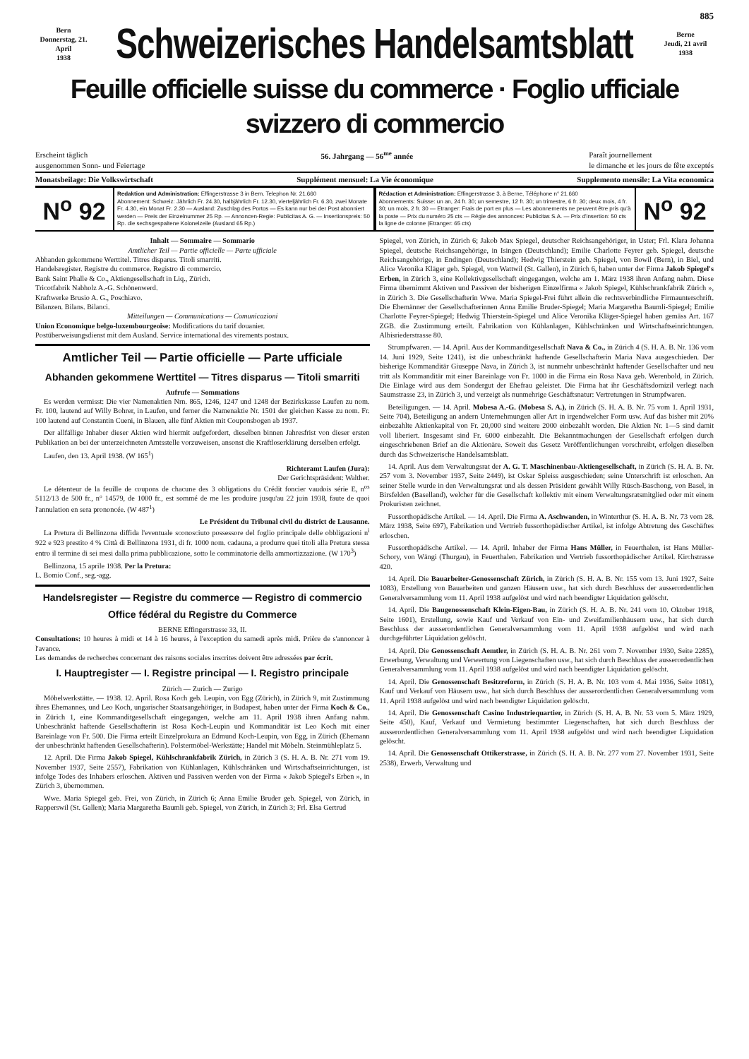885
Bern
Donnerstag, 21. April
1938
Schweizerisches Handelsamtsblatt
Berne
Jeudi, 21 avril
1938
Feuille officielle suisse du commerce · Foglio ufficiale svizzero di commercio
Erscheint täglich
ausgenommen Sonn- und Feiertage 56. Jahrgang — 56<sup>me</sup> année Paraît journellement
le dimanche et les jours de fête exceptés
Monatsbeilage: Die Volkswirtschaft Supplément mensuel: La Vie économique Supplemento mensile: La Vita economica
N<sup>o</sup> 92
Redaktion und Administration: Effingerstrasse 3 in Bern. Telephon Nr. 21.660
Abonnement: Schweiz: Jährlich Fr. 24.30, halbjährlich Fr. 12.30, vierteljährlich Fr. 6.30, zwei Monate Fr. 4.30, ein Monat Fr. 2.30 — Ausland: Zuschlag des Portos — Es kann nur bei der Post abonniert werden — Preis der Einzelnummer 25 Rp. — Annoncen-Regie: Publicitas A. G. — Insertionspreis: 50 Rp. die sechsgespaltene Kolonelzeile (Ausland 65 Rp.)
Rédaction et Administration: Effingerstrasse 3, à Berne, Téléphone n° 21.660
Abonnements: Suisse: un an, 24 fr. 30; un semestre, 12 fr. 30; un trimestre, 6 fr. 30; deux mois, 4 fr. 30; un mois, 2 fr. 30 — Etranger: Frais de port en plus — Les abonnements ne peuvent être pris qu'à la poste — Prix du numéro 25 cts — Régie des annonces: Publicitas S.A. — Prix d'insertion: 50 cts la ligne de colonne (Etranger: 65 cts)
N<sup>o</sup> 92
Inhalt — Sommaire — Sommario
Amtlicher Teil — Partie officielle — Parte ufficiale
Abhanden gekommene Werttitel. Titres disparus. Titoli smarriti.
Handelsregister. Registre du commerce. Registro di commercio.
Bank Saint Phalle & Co., Aktiengesellschaft in Liq., Zürich.
Tricotfabrik Nabholz A.-G. Schönenwerd.
Kraftwerke Brusio A. G., Poschiavo.
Bilanzen. Bilans. Bilanci.
Mitteilungen — Communications — Comunicazioni
Union Economique belgo-luxembourgeoise: Modifications du tarif douanier.
Postüberweisungsdienst mit dem Ausland. Service international des virements postaux.
Amtlicher Teil — Partie officielle — Parte ufficiale
Abhanden gekommene Werttitel — Titres disparus — Titoli smarriti
Aufrufe — Sommations
Es werden vermisst: Die vier Namenaktien Nrn. 865, 1246, 1247 und 1248 der Bezirkskasse Laufen zu nom. Fr. 100, lautend auf Willy Bohrer, in Laufen, und ferner die Namenaktie Nr. 1501 der gleichen Kasse zu nom. Fr. 100 lautend auf Constantin Cueni, in Blauen, alle fünf Aktien mit Couponsbogen ab 1937.
Der allfällige Inhaber dieser Aktien wird hiermit aufgefordert, dieselben binnen Jahresfrist von dieser ersten Publikation an bei der unterzeichneten Amtsstelle vorzuweisen, ansonst die Kraftloserklärung derselben erfolgt.
Laufen, den 13. April 1938. (W 165<sup>1</sup>)
Richteramt Laufen (Jura):
Der Gerichtspräsident: Walther.
Le détenteur de la feuille de coupons de chacune des 3 obligations du Crédit foncier vaudois série E, n<sup>os</sup> 5112/13 de 500 fr., n° 14579, de 1000 fr., est sommé de me les produire jusqu'au 22 juin 1938, faute de quoi l'annulation en sera prononcée. (W 487<sup>1</sup>)
Le Président du Tribunal civil du district de Lausanne.
La Pretura di Bellinzona diffida l'eventuale sconosciuto possessore del foglio principale delle obbligazioni n<sup>i</sup> 922 e 923 prestito 4 % Città di Bellinzona 1931, di fr. 1000 nom. cadauna, a produrre quei titoli alla Pretura stessa entro il termine di sei mesi dalla prima pubblicazione, sotto le comminatorie della ammortizzazione. (W 170<sup>3</sup>)
Bellinzona, 15 aprile 1938. Per la Pretura:
L. Bomio Conf., seg.-agg.
Handelsregister — Registre du commerce — Registro di commercio
Office fédéral du Registre du Commerce
BERNE Effingerstrasse 33, II.
Consultations: 10 heures à midi et 14 à 16 heures, à l'exception du samedi après midi. Prière de s'annoncer à l'avance.
Les demandes de recherches concernant des raisons sociales inscrites doivent être adressées par écrit.
I. Hauptregister — I. Registre principal — I. Registro principale
Zürich — Zurich — Zurigo
Möbelwerkstätte. — 1938. 12. April. Rosa Koch geb. Leupin, von Egg (Zürich), in Zürich 9, mit Zustimmung ihres Ehemannes, und Leo Koch, ungarischer Staatsangehöriger, in Budapest, haben unter der Firma Koch & Co., in Zürich 1, eine Kommanditgesellschaft eingegangen, welche am 11. April 1938 ihren Anfang nahm. Unbeschränkt haftende Gesellschafterin ist Rosa Koch-Leupin und Kommanditär ist Leo Koch mit einer Bareinlage von Fr. 500. Die Firma erteilt Einzelprokura an Edmund Koch-Leupin, von Egg, in Zürich (Ehemann der unbeschränkt haftenden Gesellschafterin). Polstermöbel-Werkstätte; Handel mit Möbeln. Steinmühleplatz 5.
12. April. Die Firma Jakob Spiegel, Kühlschrankfabrik Zürich, in Zürich 3 (S. H. A. B. Nr. 271 vom 19. November 1937, Seite 2557), Fabrikation von Kühlanlagen, Kühlschränken und Wirtschaftseinrichtungen, ist infolge Todes des Inhabers erloschen. Aktiven und Passiven werden von der Firma « Jakob Spiegel's Erben », in Zürich 3, übernommen.
Wwe. Maria Spiegel geb. Frei, von Zürich, in Zürich 6; Anna Emilie Bruder geb. Spiegel, von Zürich, in Rapperswil (St. Gallen); Maria Margaretha Baumli geb. Spiegel, von Zürich, in Zürich 3; Frl. Elsa Gertrud
Spiegel, von Zürich, in Zürich 6; Jakob Max Spiegel, deutscher Reichsangehöriger, in Uster; Frl. Klara Johanna Spiegel, deutsche Reichsangehörige, in Isingen (Deutschland); Emilie Charlotte Feyrer geb. Spiegel, deutsche Reichsangehörige, in Endingen (Deutschland); Hedwig Thierstein geb. Spiegel, von Bowil (Bern), in Biel, und Alice Veronika Kläger geb. Spiegel, von Wattwil (St. Gallen), in Zürich 6, haben unter der Firma Jakob Spiegel's Erben, in Zürich 3, eine Kollektivgesellschaft eingegangen, welche am 1. März 1938 ihren Anfang nahm. Diese Firma übernimmt Aktiven und Passiven der bisherigen Einzelfirma « Jakob Spiegel, Kühlschrankfabrik Zürich », in Zürich 3. Die Gesellschafterin Wwe. Maria Spiegel-Frei führt allein die rechtsverbindliche Firmaunterschrift. Die Ehemänner der Gesellschafterinnen Anna Emilie Bruder-Spiegel; Maria Margaretha Baumli-Spiegel; Emilie Charlotte Feyrer-Spiegel; Hedwig Thierstein-Spiegel und Alice Veronika Kläger-Spiegel haben gemäss Art. 167 ZGB. die Zustimmung erteilt. Fabrikation von Kühlanlagen, Kühlschränken und Wirtschaftseinrichtungen. Albisriederstrasse 80.
Strumpfwaren. — 14. April. Aus der Kommanditgesellschaft Nava & Co., in Zürich 4 (S. H. A. B. Nr. 136 vom 14. Juni 1929, Seite 1241), ist die unbeschränkt haftende Gesellschafterin Maria Nava ausgeschieden. Der bisherige Kommanditär Giuseppe Nava, in Zürich 3, ist nunmehr unbeschränkt haftender Gesellschafter und neu tritt als Kommanditär mit einer Bareinlage von Fr. 1000 in die Firma ein Rosa Nava geb. Werenbold, in Zürich. Die Einlage wird aus dem Sondergut der Ehefrau geleistet. Die Firma hat ihr Geschäftsdomizil verlegt nach Saumstrasse 23, in Zürich 3, und verzeigt als nunmehrige Geschäftsnatur: Vertretungen in Strumpfwaren.
Beteiligungen. — 14. April. Mobesa A.-G. (Mobesa S. A.), in Zürich (S. H. A. B. Nr. 75 vom 1. April 1931, Seite 704), Beteiligung an andern Unternehmungen aller Art in irgendwelcher Form usw. Auf das bisher mit 20% einbezahlte Aktienkapital von Fr. 20,000 sind weitere 2000 einbezahlt worden. Die Aktien Nr. 1—5 sind damit voll liberiert. Insgesamt sind Fr. 6000 einbezahlt. Die Bekanntmachungen der Gesellschaft erfolgen durch eingeschriebenen Brief an die Aktionäre. Soweit das Gesetz Veröffentlichungen vorschreibt, erfolgen dieselben durch das Schweizerische Handelsamtsblatt.
14. April. Aus dem Verwaltungsrat der A. G. T. Maschinenbau-Aktiengesellschaft, in Zürich (S. H. A. B. Nr. 257 vom 3. November 1937, Seite 2449), ist Oskar Spleiss ausgeschieden; seine Unterschrift ist erloschen. An seiner Stelle wurde in den Verwaltungsrat und als dessen Präsident gewählt Willy Rüsch-Baschong, von Basel, in Birsfelden (Baselland), welcher für die Gesellschaft kollektiv mit einem Verwaltungsratsmitglied oder mit einem Prokuristen zeichnet.
Fussorthopädische Artikel. — 14. April. Die Firma A. Aschwanden, in Winterthur (S. H. A. B. Nr. 73 vom 28. März 1938, Seite 697), Fabrikation und Vertrieb fussorthopädischer Artikel, ist infolge Abtretung des Geschäftes erloschen.
Fussorthopädische Artikel. — 14. April. Inhaber der Firma Hans Müller, in Feuerthalen, ist Hans Müller-Schory, von Wängi (Thurgau), in Feuerthalen. Fabrikation und Vertrieb fussorthopädischer Artikel. Kirchstrasse 420.
14. April. Die Bauarbeiter-Genossenschaft Zürich, in Zürich (S. H. A. B. Nr. 155 vom 13. Juni 1927, Seite 1083), Erstellung von Bauarbeiten und ganzen Häusern usw., hat sich durch Beschluss der ausserordentlichen Generalversammlung vom 11. April 1938 aufgelöst und wird nach beendigter Liquidation gelöscht.
14. April. Die Baugenossenschaft Klein-Eigen-Bau, in Zürich (S. H. A. B. Nr. 241 vom 10. Oktober 1918, Seite 1601), Erstellung, sowie Kauf und Verkauf von Ein- und Zweifamilienhäusern usw., hat sich durch Beschluss der ausserordentlichen Generalversammlung vom 11. April 1938 aufgelöst und wird nach durchgeführter Liquidation gelöscht.
14. April. Die Genossenschaft Aemtler, in Zürich (S. H. A. B. Nr. 261 vom 7. November 1930, Seite 2285), Erwerbung, Verwaltung und Verwertung von Liegenschaften usw., hat sich durch Beschluss der ausserordentlichen Generalversammlung vom 11. April 1938 aufgelöst und wird nach beendigter Liquidation gelöscht.
14. April. Die Genossenschaft Besitzreform, in Zürich (S. H. A. B. Nr. 103 vom 4. Mai 1936, Seite 1081), Kauf und Verkauf von Häusern usw., hat sich durch Beschluss der ausserordentlichen Generalversammlung vom 11. April 1938 aufgelöst und wird nach beendigter Liquidation gelöscht.
14. April. Die Genossenschaft Casino Industriequartier, in Zürich (S. H. A. B. Nr. 53 vom 5. März 1929, Seite 450), Kauf, Verkauf und Vermietung bestimmter Liegenschaften, hat sich durch Beschluss der ausserordentlichen Generalversammlung vom 11. April 1938 aufgelöst und wird nach beendigter Liquidation gelöscht.
14. April. Die Genossenschaft Ottikerstrasse, in Zürich (S. H. A. B. Nr. 277 vom 27. November 1931, Seite 2538), Erwerb, Verwaltung und